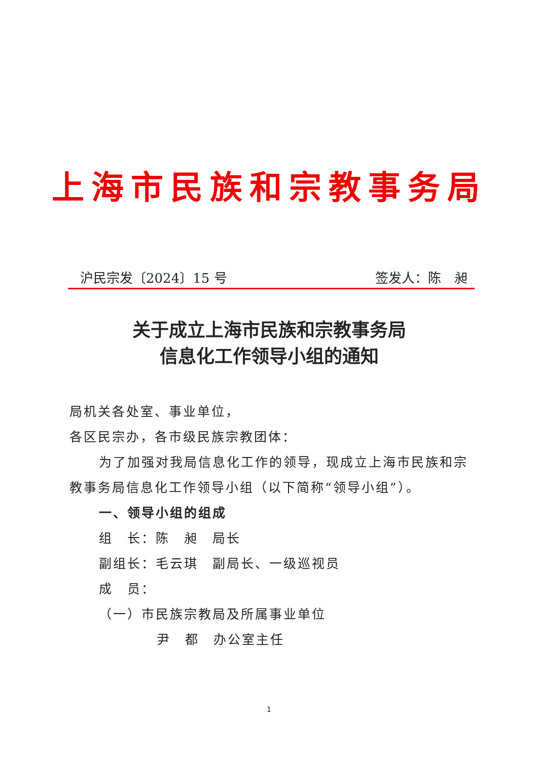上海市民族和宗教事务局
沪民宗发〔2024〕15 号 签发人：陈　昶
关于成立上海市民族和宗教事务局
信息化工作领导小组的通知
局机关各处室、事业单位，
各区民宗办，各市级民族宗教团体：
为了加强对我局信息化工作的领导，现成立上海市民族和宗
教事务局信息化工作领导小组（以下简称“领导小组”）。
一、领导小组的组成
组　长：陈　昶　局长
副组长：毛云琪　副局长、一级巡视员
成　员：
（一）市民族宗教局及所属事业单位
尹　都　办公室主任
1